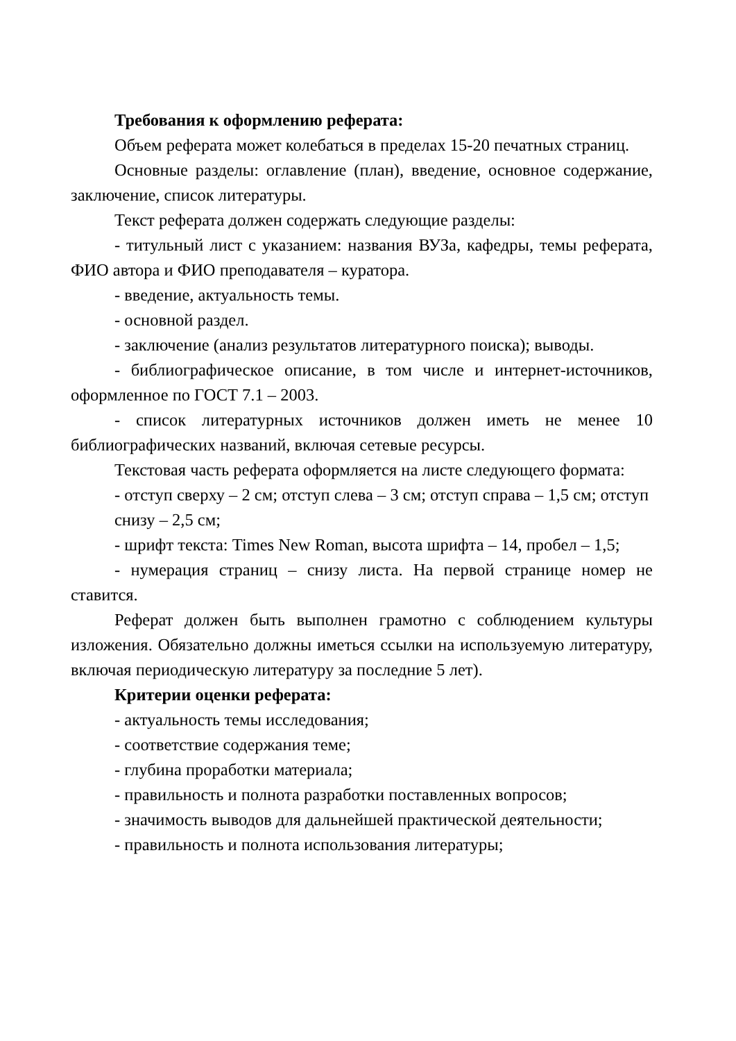Требования к оформлению реферата:
Объем реферата может колебаться в пределах 15-20 печатных страниц.
Основные разделы: оглавление (план), введение, основное содержание, заключение, список литературы.
Текст реферата должен содержать следующие разделы:
- титульный лист с указанием: названия ВУЗа, кафедры, темы реферата, ФИО автора и ФИО преподавателя – куратора.
- введение, актуальность темы.
- основной раздел.
- заключение (анализ результатов литературного поиска); выводы.
- библиографическое описание, в том числе и интернет-источников, оформленное по ГОСТ 7.1 – 2003.
- список литературных источников должен иметь не менее 10 библиографических названий, включая сетевые ресурсы.
Текстовая часть реферата оформляется на листе следующего формата:
- отступ сверху – 2 см; отступ слева – 3 см; отступ справа – 1,5 см; отступ
снизу – 2,5 см;
- шрифт текста: Times New Roman, высота шрифта – 14, пробел – 1,5;
- нумерация страниц – снизу листа. На первой странице номер не ставится.
Реферат должен быть выполнен грамотно с соблюдением культуры изложения. Обязательно должны иметься ссылки на используемую литературу, включая периодическую литературу за последние 5 лет).
Критерии оценки реферата:
- актуальность темы исследования;
- соответствие содержания теме;
- глубина проработки материала;
- правильность и полнота разработки поставленных вопросов;
- значимость выводов для дальнейшей практической деятельности;
- правильность и полнота использования литературы;